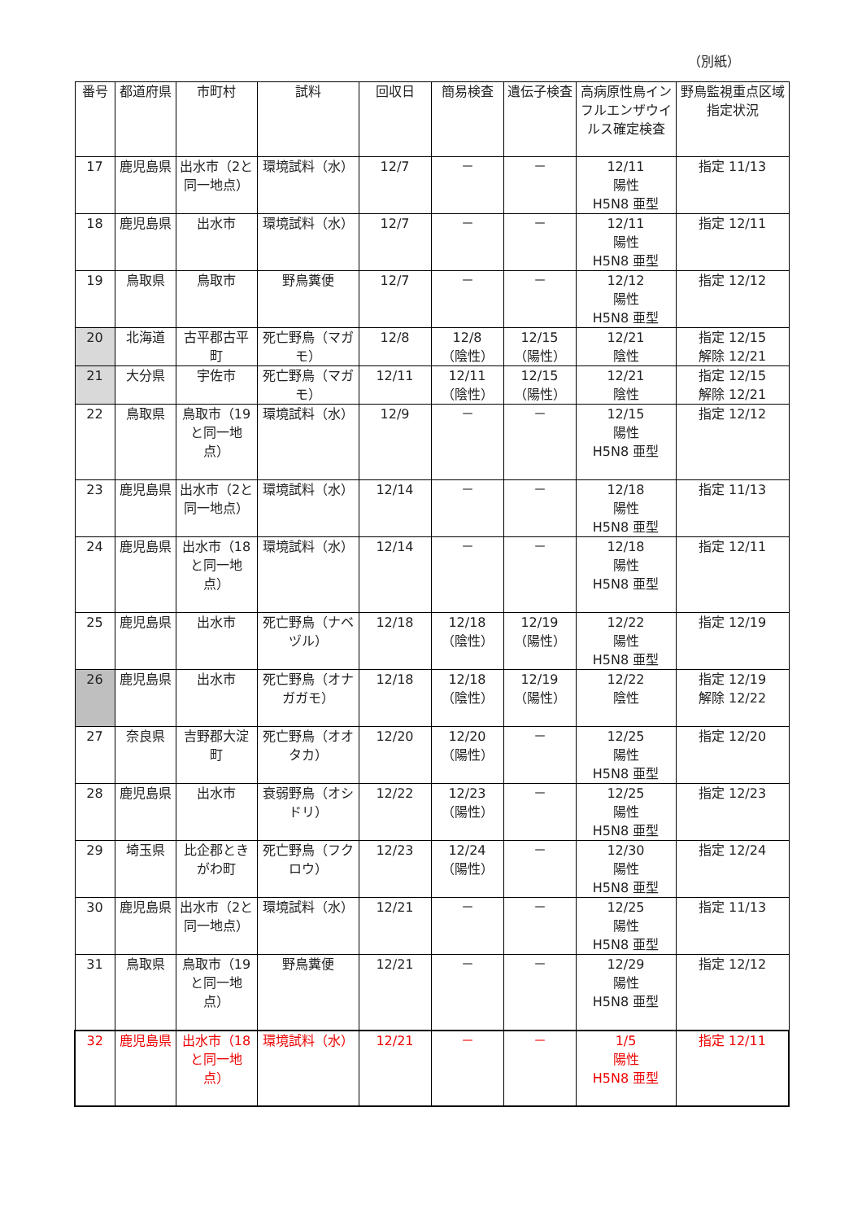（別紙）
| 番号 | 都道府県 | 市町村 | 試料 | 回収日 | 簡易検査 | 遺伝子検査 | 高病原性鳥インフルエンザウイルス確定検査 | 野鳥監視重点区域指定状況 |
| --- | --- | --- | --- | --- | --- | --- | --- | --- |
| 17 | 鹿児島県 | 出水市（2と同一地点） | 環境試料（水） | 12/7 | － | － | 12/11 陽性 H5N8 亜型 | 指定 11/13 |
| 18 | 鹿児島県 | 出水市 | 環境試料（水） | 12/7 | － | － | 12/11 陽性 H5N8 亜型 | 指定 12/11 |
| 19 | 鳥取県 | 鳥取市 | 野鳥糞便 | 12/7 | － | － | 12/12 陽性 H5N8 亜型 | 指定 12/12 |
| 20 | 北海道 | 古平郡古平町 | 死亡野鳥（マガモ） | 12/8 | 12/8 （陰性） | 12/15 （陽性） | 12/21 陰性 | 指定 12/15 解除 12/21 |
| 21 | 大分県 | 宇佐市 | 死亡野鳥（マガモ） | 12/11 | 12/11 （陰性） | 12/15 （陽性） | 12/21 陰性 | 指定 12/15 解除 12/21 |
| 22 | 鳥取県 | 鳥取市（19と同一地点） | 環境試料（水） | 12/9 | － | － | 12/15 陽性 H5N8 亜型 | 指定 12/12 |
| 23 | 鹿児島県 | 出水市（2と同一地点） | 環境試料（水） | 12/14 | － | － | 12/18 陽性 H5N8 亜型 | 指定 11/13 |
| 24 | 鹿児島県 | 出水市（18と同一地点） | 環境試料（水） | 12/14 | － | － | 12/18 陽性 H5N8 亜型 | 指定 12/11 |
| 25 | 鹿児島県 | 出水市 | 死亡野鳥（ナベヅル） | 12/18 | 12/18 （陰性） | 12/19 （陽性） | 12/22 陽性 H5N8 亜型 | 指定 12/19 |
| 26 | 鹿児島県 | 出水市 | 死亡野鳥（オナガガモ） | 12/18 | 12/18 （陰性） | 12/19 （陽性） | 12/22 陰性 | 指定 12/19 解除 12/22 |
| 27 | 奈良県 | 吉野郡大淀町 | 死亡野鳥（オオタカ） | 12/20 | 12/20 （陽性） | － | 12/25 陽性 H5N8 亜型 | 指定 12/20 |
| 28 | 鹿児島県 | 出水市 | 衰弱野鳥（オシドリ） | 12/22 | 12/23 （陽性） | － | 12/25 陽性 H5N8 亜型 | 指定 12/23 |
| 29 | 埼玉県 | 比企郡ときがわ町 | 死亡野鳥（フクロウ） | 12/23 | 12/24 （陽性） | － | 12/30 陽性 H5N8 亜型 | 指定 12/24 |
| 30 | 鹿児島県 | 出水市（2と同一地点） | 環境試料（水） | 12/21 | － | － | 12/25 陽性 H5N8 亜型 | 指定 11/13 |
| 31 | 鳥取県 | 鳥取市（19と同一地点） | 野鳥糞便 | 12/21 | － | － | 12/29 陽性 H5N8 亜型 | 指定 12/12 |
| 32 | 鹿児島県 | 出水市（18と同一地点） | 環境試料（水） | 12/21 | － | － | 1/5 陽性 H5N8 亜型 | 指定 12/11 |